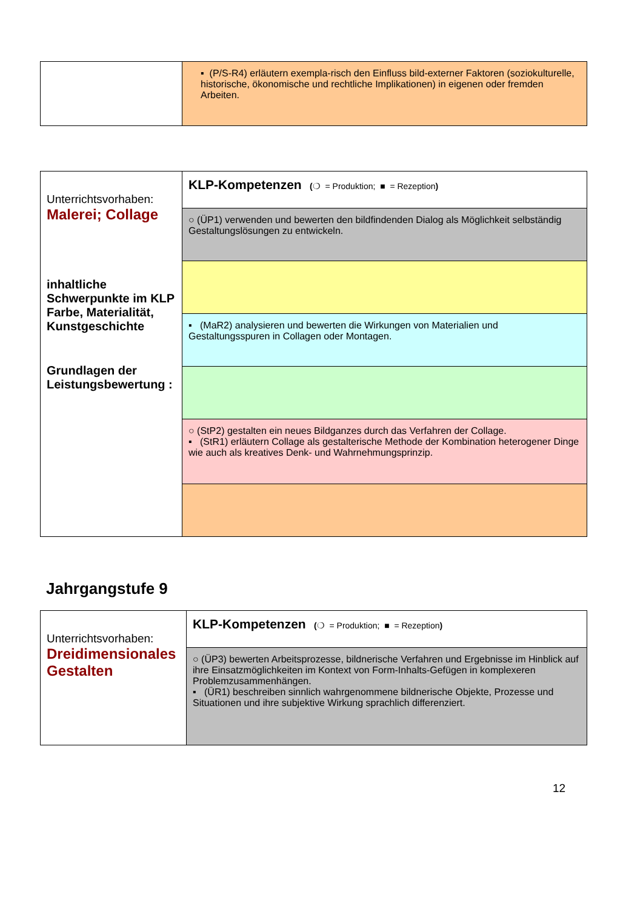| | ▪ (P/S-R4) erläutern exempla-risch den Einfluss bild-externer Faktoren (soziokulturelle, historische, ökonomische und rechtliche Implikationen) in eigenen oder fremden Arbeiten. |
| Unterrichtsvorhaben: Malerei; Collage inhaltliche Schwerpunkte im KLP Farbe, Materialität, Kunstgeschichte Grundlagen der Leistungsbewertung : | KLP-Kompetenzen ( ❍ = Produktion; ■ = Rezeption ) |
| | ○ (ÜP1) verwenden und bewerten den bildfindenden Dialog als Möglichkeit selbständig Gestaltungslösungen zu entwickeln. |
| | ▪ (MaR2) analysieren und bewerten die Wirkungen von Materialien und Gestaltungsspuren in Collagen oder Montagen. |
| | ○ (StP2) gestalten ein neues Bildganzes durch das Verfahren der Collage. ▪ (StR1) erläutern Collage als gestalterische Methode der Kombination heterogener Dinge wie auch als kreatives Denk- und Wahrnehmungsprinzip. |
Jahrgangstufe 9
| Unterrichtsvorhaben: Dreidimensionales Gestalten | KLP-Kompetenzen ( ❍ = Produktion; ■ = Rezeption ) |
| | ○ (ÜP3) bewerten Arbeitsprozesse, bildnerische Verfahren und Ergebnisse im Hinblick auf ihre Einsatzmöglichkeiten im Kontext von Form-Inhalts-Gefügen in komplexeren Problemzusammenhängen. ▪ (ÜR1) beschreiben sinnlich wahrgenommene bildnerische Objekte, Prozesse und Situationen und ihre subjektive Wirkung sprachlich differenziert. |
12